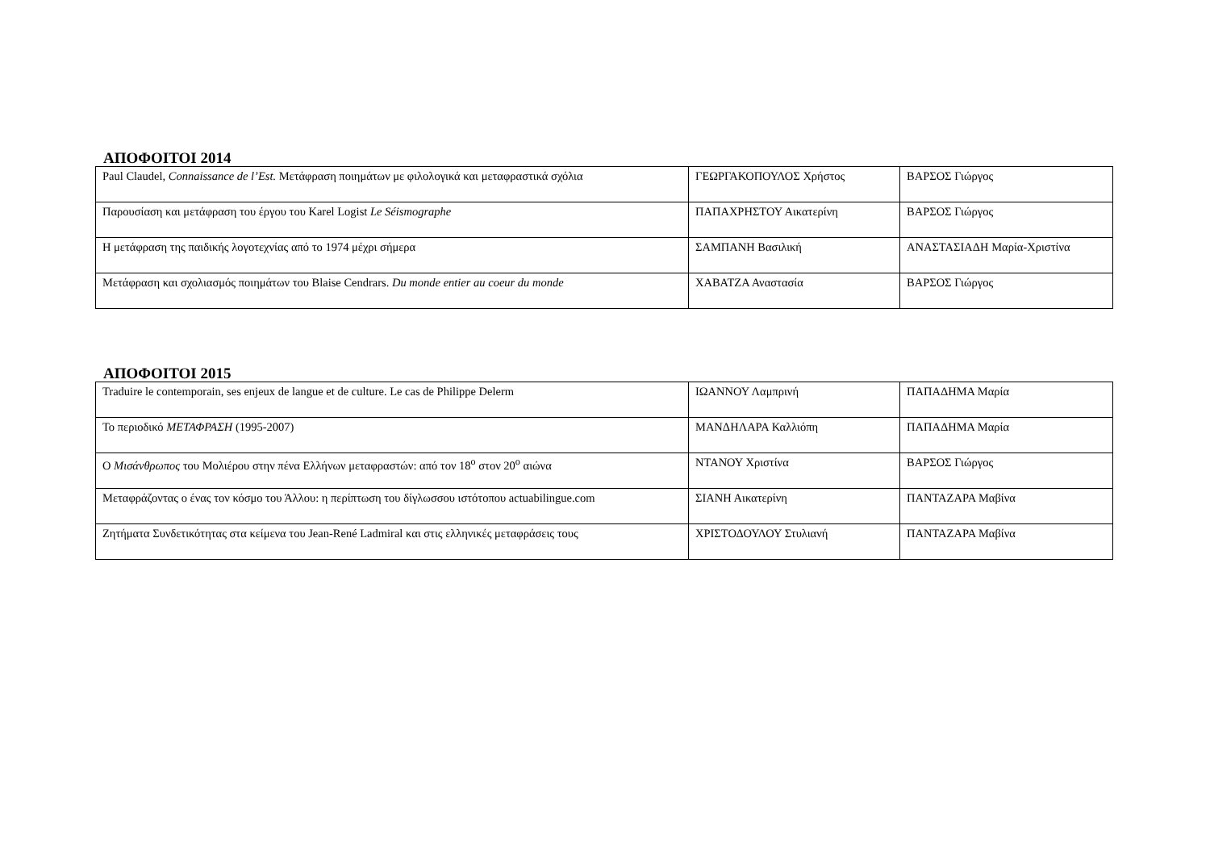ΑΠΟΦΟΙΤΟΙ 2014
| Paul Claudel, Connaissance de l’Est. Μετάφραση ποιημάτων με φιλολογικά και μεταφραστικά σχόλια | ΓΕΩΡΓΑΚΟΠΟΥΛΟΣ Χρήστος | ΒΑΡΣΟΣ Γιώργος |
| Παρουσίαση και μετάφραση του έργου του Karel Logist Le Séismographe | ΠΑΠΑΧΡΗΣΤΟΥ Αικατερίνη | ΒΑΡΣΟΣ Γιώργος |
| Η μετάφραση της παιδικής λογοτεχνίας από το 1974 μέχρι σήμερα | ΣΑΜΠΑΝΗ Βασιλική | ΑΝΑΣΤΑΣΙΑΔΗ Μαρία-Χριστίνα |
| Μετάφραση και σχολιασμός ποιημάτων του Blaise Cendrars. Du monde entier au coeur du monde | ΧΑΒΑΤΖΑ Αναστασία | ΒΑΡΣΟΣ Γιώργος |
ΑΠΟΦΟΙΤΟΙ 2015
| Traduire le contemporain, ses enjeux de langue et de culture. Le cas de Philippe Delerm | ΙΩΑΝΝΟΥ Λαμπρινή | ΠΑΠΑΔΗΜΑ Μαρία |
| Το περιοδικό ΜΕΤΑΦΡΑΣΗ (1995-2007) | ΜΑΝΔΗΛΑΡΑ Καλλιόπη | ΠΑΠΑΔΗΜΑ Μαρία |
| Ο Μισάνθρωπος του Μολιέρου στην πένα Ελλήνων μεταφραστών: από τον 18<sup>ο</sup> στον 20<sup>ο</sup> αιώνα | ΝΤΑΝΟΥ Χριστίνα | ΒΑΡΣΟΣ Γιώργος |
| Μεταφράζοντας ο ένας τον κόσμο του Άλλου: η περίπτωση του δίγλωσσου ιστότοπου actuabilingue.com | ΣΙΑΝΗ Αικατερίνη | ΠΑΝΤΑΖΑΡΑ Μαβίνα |
| Ζητήματα Συνδετικότητας στα κείμενα του Jean-René Ladmiral και στις ελληνικές μεταφράσεις τους | ΧΡΙΣΤΟΔΟΥΛΟΥ Στυλιανή | ΠΑΝΤΑΖΑΡΑ Μαβίνα |